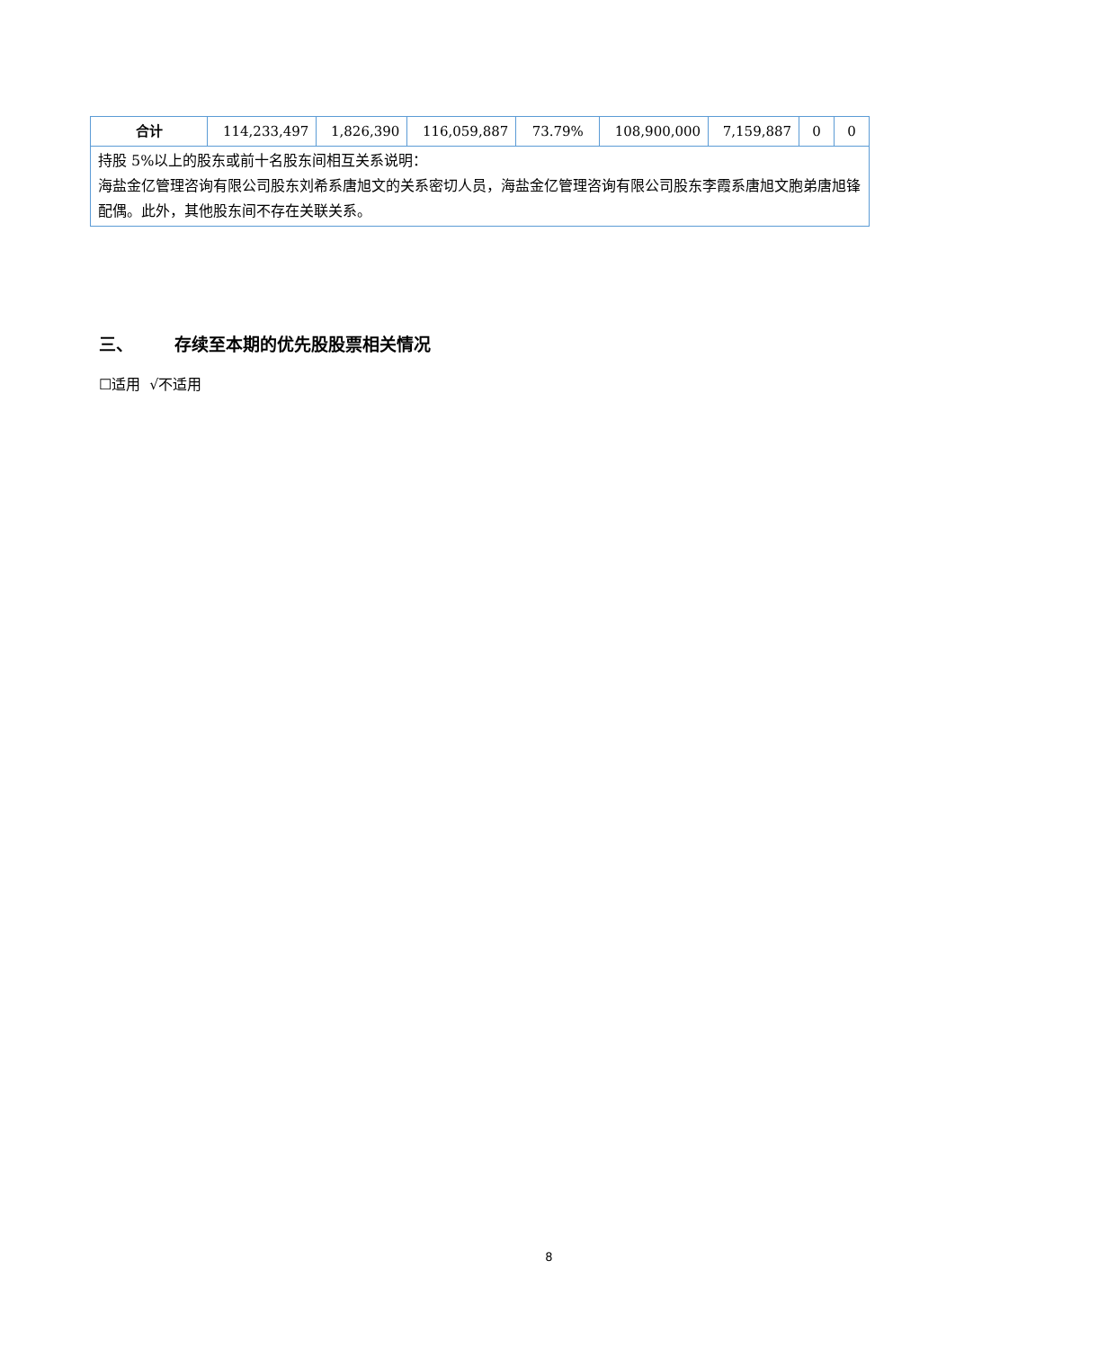| 合计 | 114,233,497 | 1,826,390 | 116,059,887 | 73.79% | 108,900,000 | 7,159,887 | 0 | 0 |
| 持股 5%以上的股东或前十名股东间相互关系说明： 海盐金亿管理咨询有限公司股东刘希系唐旭文的关系密切人员，海盐金亿管理咨询有限公司股东李霞系唐旭文胞弟唐旭锋配偶。此外，其他股东间不存在关联关系。 | | | | | | | | |
三、 存续至本期的优先股股票相关情况
☐适用 √不适用
8